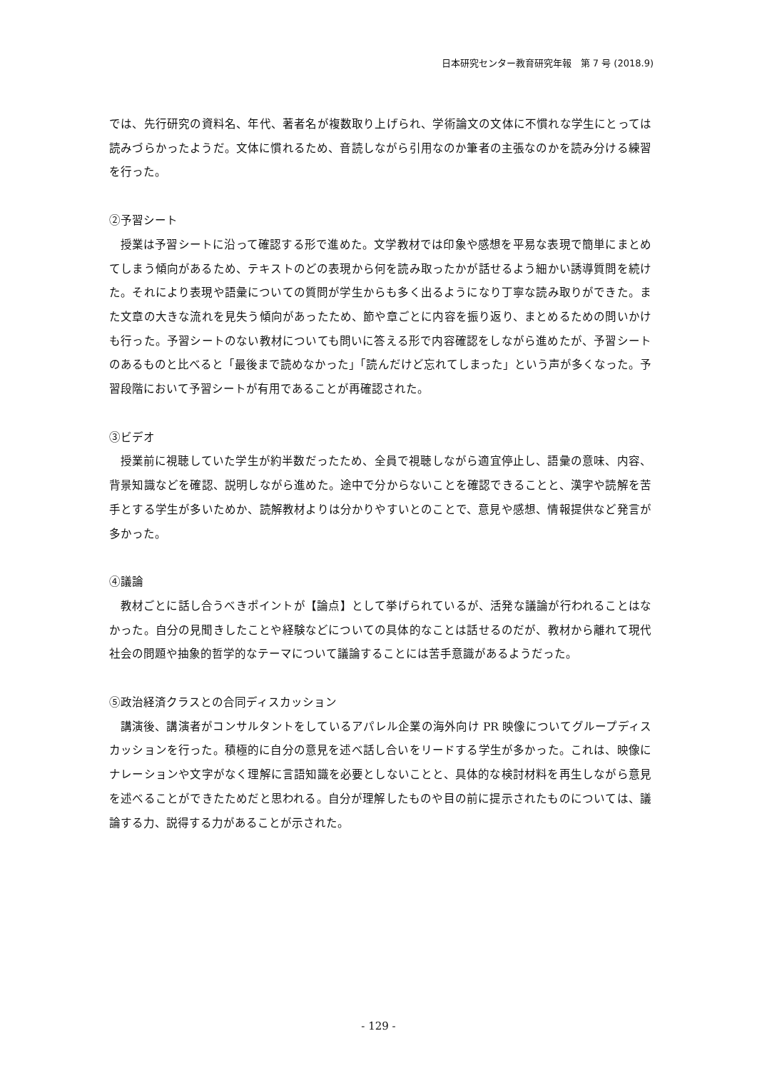日本研究センター教育研究年報　第 7 号 (2018.9)
では、先行研究の資料名、年代、著者名が複数取り上げられ、学術論文の文体に不慣れな学生にとっては読みづらかったようだ。文体に慣れるため、音読しながら引用なのか筆者の主張なのかを読み分ける練習を行った。
②予習シート
授業は予習シートに沿って確認する形で進めた。文学教材では印象や感想を平易な表現で簡単にまとめてしまう傾向があるため、テキストのどの表現から何を読み取ったかが話せるよう細かい誘導質問を続けた。それにより表現や語彙についての質問が学生からも多く出るようになり丁寧な読み取りができた。また文章の大きな流れを見失う傾向があったため、節や章ごとに内容を振り返り、まとめるための問いかけも行った。予習シートのない教材についても問いに答える形で内容確認をしながら進めたが、予習シートのあるものと比べると「最後まで読めなかった」「読んだけど忘れてしまった」という声が多くなった。予習段階において予習シートが有用であることが再確認された。
③ビデオ
授業前に視聴していた学生が約半数だったため、全員で視聴しながら適宜停止し、語彙の意味、内容、背景知識などを確認、説明しながら進めた。途中で分からないことを確認できることと、漢字や読解を苦手とする学生が多いためか、読解教材よりは分かりやすいとのことで、意見や感想、情報提供など発言が多かった。
④議論
教材ごとに話し合うべきポイントが【論点】として挙げられているが、活発な議論が行われることはなかった。自分の見聞きしたことや経験などについての具体的なことは話せるのだが、教材から離れて現代社会の問題や抽象的哲学的なテーマについて議論することには苦手意識があるようだった。
⑤政治経済クラスとの合同ディスカッション
講演後、講演者がコンサルタントをしているアパレル企業の海外向け PR 映像についてグループディスカッションを行った。積極的に自分の意見を述べ話し合いをリードする学生が多かった。これは、映像にナレーションや文字がなく理解に言語知識を必要としないことと、具体的な検討材料を再生しながら意見を述べることができたためだと思われる。自分が理解したものや目の前に提示されたものについては、議論する力、説得する力があることが示された。
- 129 -